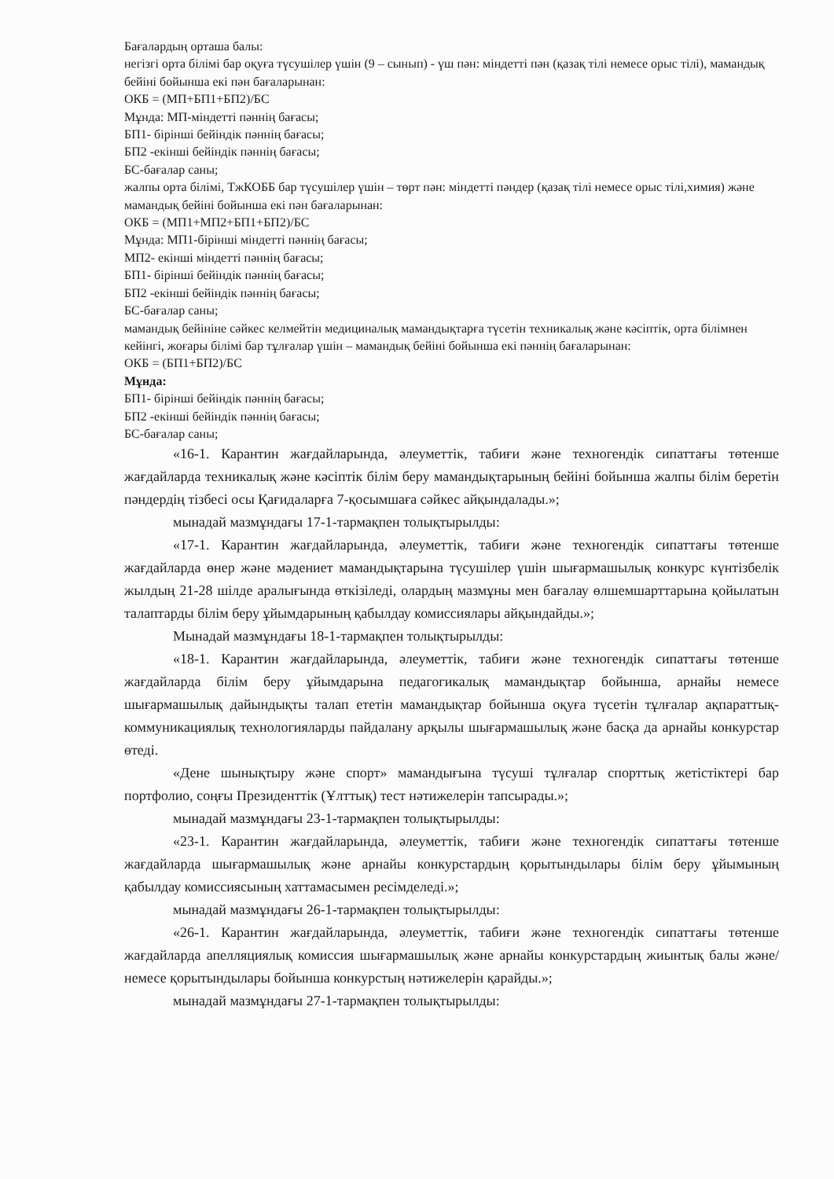Бағалардың орташа балы:
негізгі орта білімі бар оқуға түсушілер үшін (9 – сынып) - үш пән: міндетті пән (қазақ тілі немесе орыс тілі), мамандық бейіні бойынша екі пән бағаларынан:
ОКБ = (МП+БП1+БП2)/БС
Мұнда: МП-міндетті пәннің бағасы;
БП1- бірінші бейіндік пәннің бағасы;
БП2 -екінші бейіндік пәннің бағасы;
БС-бағалар саны;
жалпы орта білімі, ТжКОББ бар түсушілер үшін – төрт пән: міндетті пәндер (қазақ тілі немесе орыс тілі,химия) және мамандық бейіні бойынша екі пән бағаларынан:
ОКБ = (МП1+МП2+БП1+БП2)/БС
Мұнда: МП1-бірінші міндетті пәннің бағасы;
МП2- екінші міндетті пәннің бағасы;
БП1- бірінші бейіндік пәннің бағасы;
БП2 -екінші бейіндік пәннің бағасы;
БС-бағалар саны;
мамандық бейініне сәйкес келмейтін медициналық мамандықтарға түсетін техникалық және кәсіптік, орта білімнен кейінгі, жоғары білімі бар тұлғалар үшін – мамандық бейіні бойынша екі пәннің бағаларынан:
ОКБ = (БП1+БП2)/БС
Мұнда:
БП1- бірінші бейіндік пәннің бағасы;
БП2 -екінші бейіндік пәннің бағасы;
БС-бағалар саны;
«16-1. Карантин жағдайларында, әлеуметтік, табиғи және техногендік сипаттағы төтенше жағдайларда техникалық және кәсіптік білім беру мамандықтарының бейіні бойынша жалпы білім беретін пәндердің тізбесі осы Қағидаларға 7-қосымшаға сәйкес айқындалады.»;
мынадай мазмұндағы 17-1-тармақпен толықтырылды:
«17-1. Карантин жағдайларында, әлеуметтік, табиғи және техногендік сипаттағы төтенше жағдайларда өнер және мәдениет мамандықтарына түсушілер үшін шығармашылық конкурс күнтізбелік жылдың 21-28 шілде аралығында өткізіледі, олардың мазмұны мен бағалау өлшемшарттарына қойылатын талаптарды білім беру ұйымдарының қабылдау комиссиялары айқындайды.»;
Мынадай мазмұндағы 18-1-тармақпен толықтырылды:
«18-1. Карантин жағдайларында, әлеуметтік, табиғи және техногендік сипаттағы төтенше жағдайларда білім беру ұйымдарына педагогикалық мамандықтар бойынша, арнайы немесе шығармашылық дайындықты талап ететін мамандықтар бойынша оқуға түсетін тұлғалар ақпараттық-коммуникациялық технологияларды пайдалану арқылы шығармашылық және басқа да арнайы конкурстар өтеді.
«Дене шынықтыру және спорт» мамандығына түсуші тұлғалар спорттық жетістіктері бар портфолио, соңғы Президенттік (Ұлттық) тест нәтижелерін тапсырады.»;
мынадай мазмұндағы 23-1-тармақпен толықтырылды:
«23-1. Карантин жағдайларында, әлеуметтік, табиғи және техногендік сипаттағы төтенше жағдайларда шығармашылық және арнайы конкурстардың қорытындылары білім беру ұйымының қабылдау комиссиясының хаттамасымен ресімделеді.»;
мынадай мазмұндағы 26-1-тармақпен толықтырылды:
«26-1. Карантин жағдайларында, әлеуметтік, табиғи және техногендік сипаттағы төтенше жағдайларда апелляциялық комиссия шығармашылық және арнайы конкурстардың жиынтық балы және/немесе қорытындылары бойынша конкурстың нәтижелерін қарайды.»;
мынадай мазмұндағы 27-1-тармақпен толықтырылды: